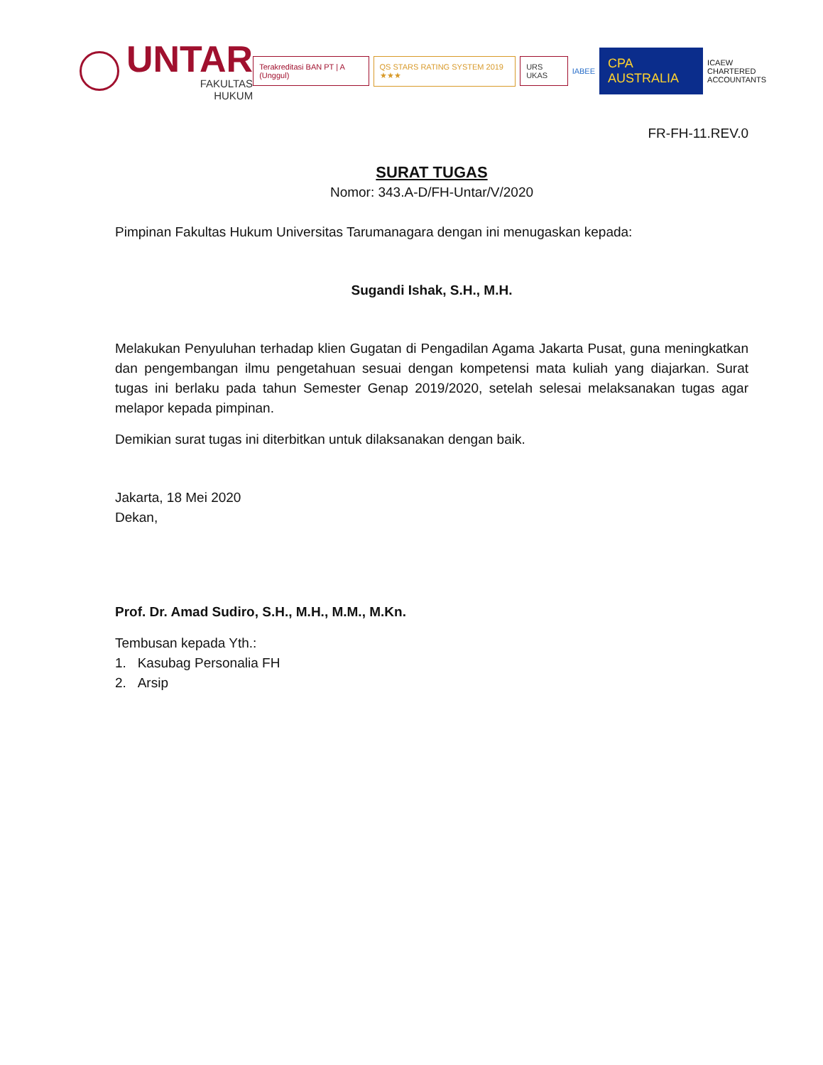UNTAR
FAKULTAS
HUKUM
Terakreditasi BAN PT | A (Unggul)
QS STARS RATING SYSTEM 2019 ★★★
URS UKAS
IABEE
CPA AUSTRALIA
ICAEW
CHARTERED
ACCOUNTANTS
FR-FH-11.REV.0
SURAT TUGAS
Nomor: 343.A-D/FH-Untar/V/2020
Pimpinan Fakultas Hukum Universitas Tarumanagara dengan ini menugaskan kepada:
Sugandi Ishak, S.H., M.H.
Melakukan Penyuluhan terhadap klien Gugatan di Pengadilan Agama Jakarta Pusat, guna meningkatkan dan pengembangan ilmu pengetahuan sesuai dengan kompetensi mata kuliah yang diajarkan. Surat tugas ini berlaku pada tahun Semester Genap 2019/2020, setelah selesai melaksanakan tugas agar melapor kepada pimpinan.
Demikian surat tugas ini diterbitkan untuk dilaksanakan dengan baik.
Jakarta, 18 Mei 2020
Dekan,
Prof. Dr. Amad Sudiro, S.H., M.H., M.M., M.Kn.
Tembusan kepada Yth.:
1. Kasubag Personalia FH
2. Arsip